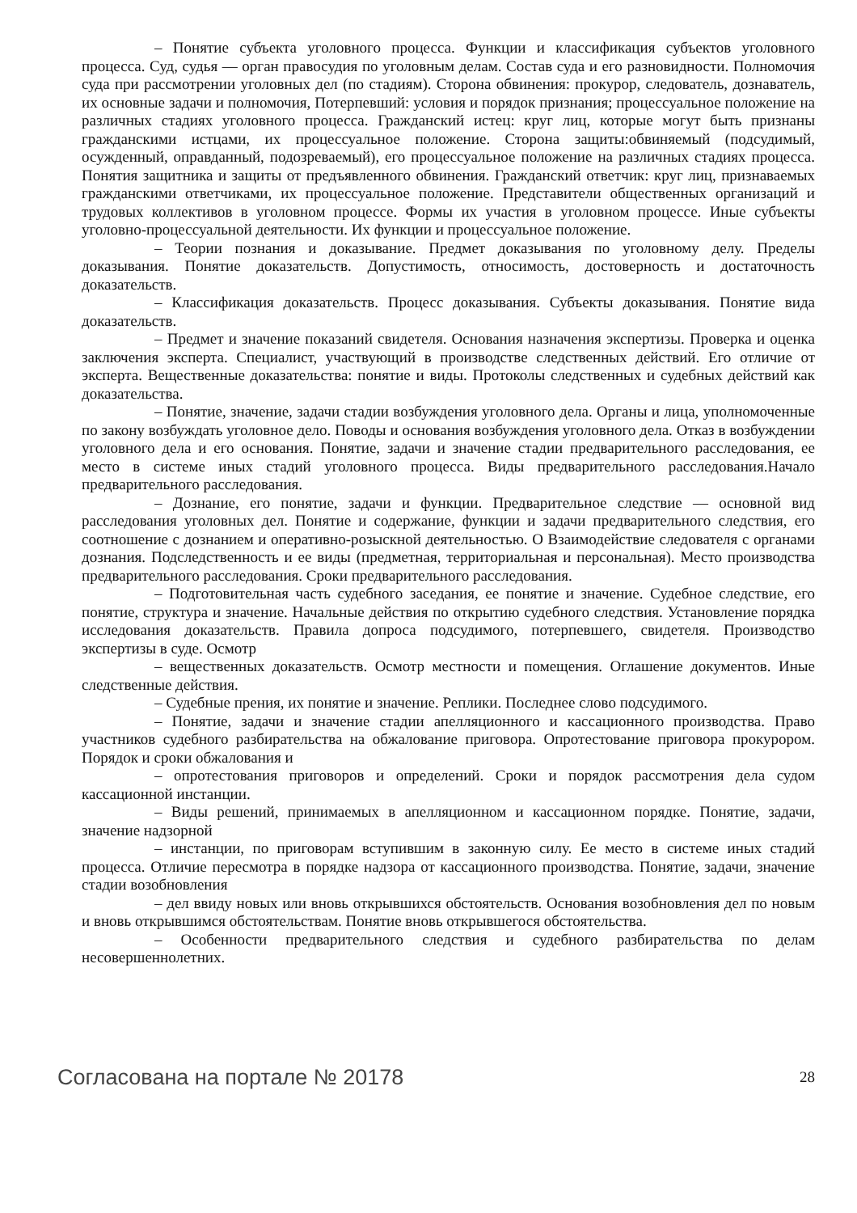– Понятие субъекта уголовного процесса. Функции и классификация субъектов уголовного процесса. Суд, судья — орган правосудия по уголовным делам. Состав суда и его разновидности. Полномочия суда при рассмотрении уголовных дел (по стадиям). Сторона обвинения: прокурор, следователь, дознаватель, их основные задачи и полномочия, Потерпевший: условия и порядок признания; процессуальное положение на различных стадиях уголовного процесса. Гражданский истец: круг лиц, которые могут быть признаны гражданскими истцами, их процессуальное положение. Сторона защиты:обвиняемый (подсудимый, осужденный, оправданный, подозреваемый), его процессуальное положение на различных стадиях процесса. Понятия защитника и защиты от предъявленного обвинения. Гражданский ответчик: круг лиц, признаваемых гражданскими ответчиками, их процессуальное положение. Представители общественных организаций и трудовых коллективов в уголовном процессе. Формы их участия в уголовном процессе. Иные субъекты уголовно-процессуальной деятельности. Их функции и процессуальное положение.
– Теории познания и доказывание. Предмет доказывания по уголовному делу. Пределы доказывания. Понятие доказательств. Допустимость, относимость, достоверность и достаточность доказательств.
– Классификация доказательств. Процесс доказывания. Субъекты доказывания. Понятие вида доказательств.
– Предмет и значение показаний свидетеля. Основания назначения экспертизы. Проверка и оценка заключения эксперта. Специалист, участвующий в производстве следственных действий. Его отличие от эксперта. Вещественные доказательства: понятие и виды. Протоколы следственных и судебных действий как доказательства.
– Понятие, значение, задачи стадии возбуждения уголовного дела. Органы и лица, уполномоченные по закону возбуждать уголовное дело. Поводы и основания возбуждения уголовного дела. Отказ в возбуждении уголовного дела и его основания. Понятие, задачи и значение стадии предварительного расследования, ее место в системе иных стадий уголовного процесса. Виды предварительного расследования.Начало предварительного расследования.
– Дознание, его понятие, задачи и функции. Предварительное следствие — основной вид расследования уголовных дел. Понятие и содержание, функции и задачи предварительного следствия, его соотношение с дознанием и оперативно-розыскной деятельностью. О Взаимодействие следователя с органами дознания. Подследственность и ее виды (предметная, территориальная и персональная). Место производства предварительного расследования. Сроки предварительного расследования.
– Подготовительная часть судебного заседания, ее понятие и значение. Судебное следствие, его понятие, структура и значение. Начальные действия по открытию судебного следствия. Установление порядка исследования доказательств. Правила допроса подсудимого, потерпевшего, свидетеля. Производство экспертизы в суде. Осмотр
– вещественных доказательств. Осмотр местности и помещения. Оглашение документов. Иные следственные действия.
– Судебные прения, их понятие и значение. Реплики. Последнее слово подсудимого.
– Понятие, задачи и значение стадии апелляционного и кассационного производства. Право участников судебного разбирательства на обжалование приговора. Опротестование приговора прокурором. Порядок и сроки обжалования и
– опротестования приговоров и определений. Сроки и порядок рассмотрения дела судом кассационной инстанции.
– Виды решений, принимаемых в апелляционном и кассационном порядке. Понятие, задачи, значение надзорной
– инстанции, по приговорам вступившим в законную силу. Ее место в системе иных стадий процесса. Отличие пересмотра в порядке надзора от кассационного производства. Понятие, задачи, значение стадии возобновления
– дел ввиду новых или вновь открывшихся обстоятельств. Основания возобновления дел по новым и вновь открывшимся обстоятельствам. Понятие вновь открывшегося обстоятельства.
– Особенности предварительного следствия и судебного разбирательства по делам несовершеннолетних.
Согласована на портале № 20178 28